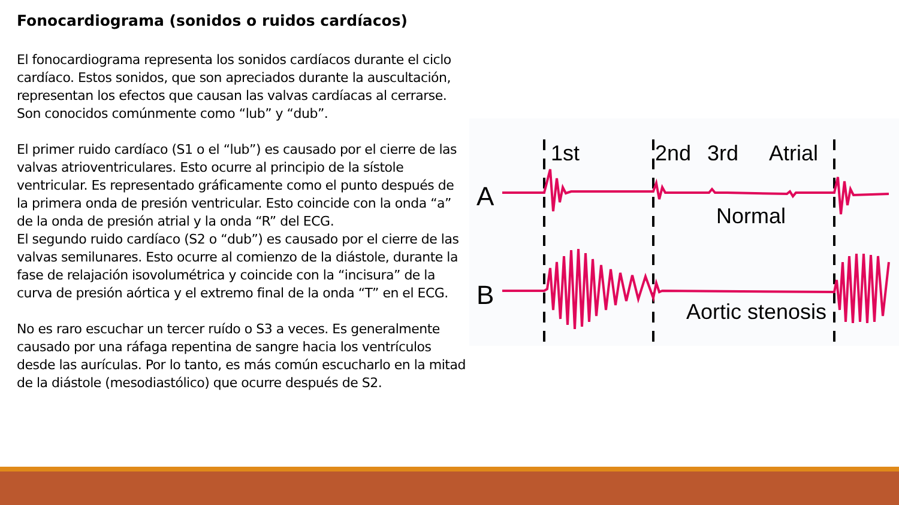Fonocardiograma (sonidos o ruidos cardíacos)
El fonocardiograma representa los sonidos cardíacos durante el ciclo cardíaco. Estos sonidos, que son apreciados durante la auscultación, representan los efectos que causan las valvas cardíacas al cerrarse. Son conocidos comúnmente como “lub” y “dub”.
El primer ruido cardíaco (S1 o el “lub”) es causado por el cierre de las valvas atrioventriculares. Esto ocurre al principio de la sístole ventricular. Es representado gráficamente como el punto después de la primera onda de presión ventricular. Esto coincide con la onda “a” de la onda de presión atrial y la onda “R” del ECG.
El segundo ruido cardíaco (S2 o “dub”) es causado por el cierre de las valvas semilunares. Esto ocurre al comienzo de la diástole, durante la fase de relajación isovolumétrica y coincide con la “incisura” de la curva de presión aórtica y el extremo final de la onda “T” en el ECG.
No es raro escuchar un tercer ruído o S3 a veces. Es generalmente causado por una ráfaga repentina de sangre hacia los ventrículos desde las aurículas. Por lo tanto, es más común escucharlo en la mitad de la diástole (mesodiastólico) que ocurre después de S2.
1st
2nd
3rd
Atrial
A
B
Normal
Aortic stenosis